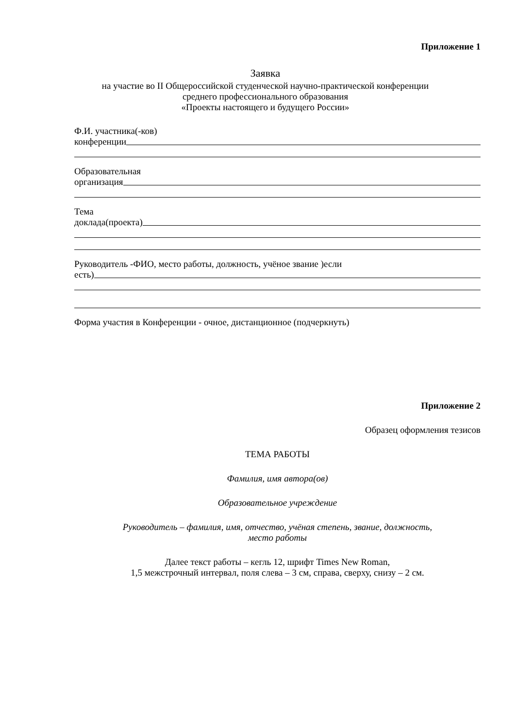Приложение 1
Заявка
на участие во II Общероссийской студенческой научно-практической конференции
среднего профессионального образования
«Проекты настоящего и будущего России»
Ф.И. участника(-ков)
конференции
Образовательная
организация
Тема
доклада(проекта)
Руководитель -ФИО, место работы, должность, учёное звание )если
есть)
Форма участия в Конференции - очное, дистанционное (подчеркнуть)
Приложение 2
Образец оформления тезисов
ТЕМА РАБОТЫ
Фамилия, имя автора(ов)
Образовательное учреждение
Руководитель – фамилия, имя, отчество, учёная степень, звание, должность,
место работы
Далее текст работы – кегль 12, шрифт Times New Roman,
1,5 межстрочный интервал, поля слева – 3 см, справа, сверху, снизу – 2 см.